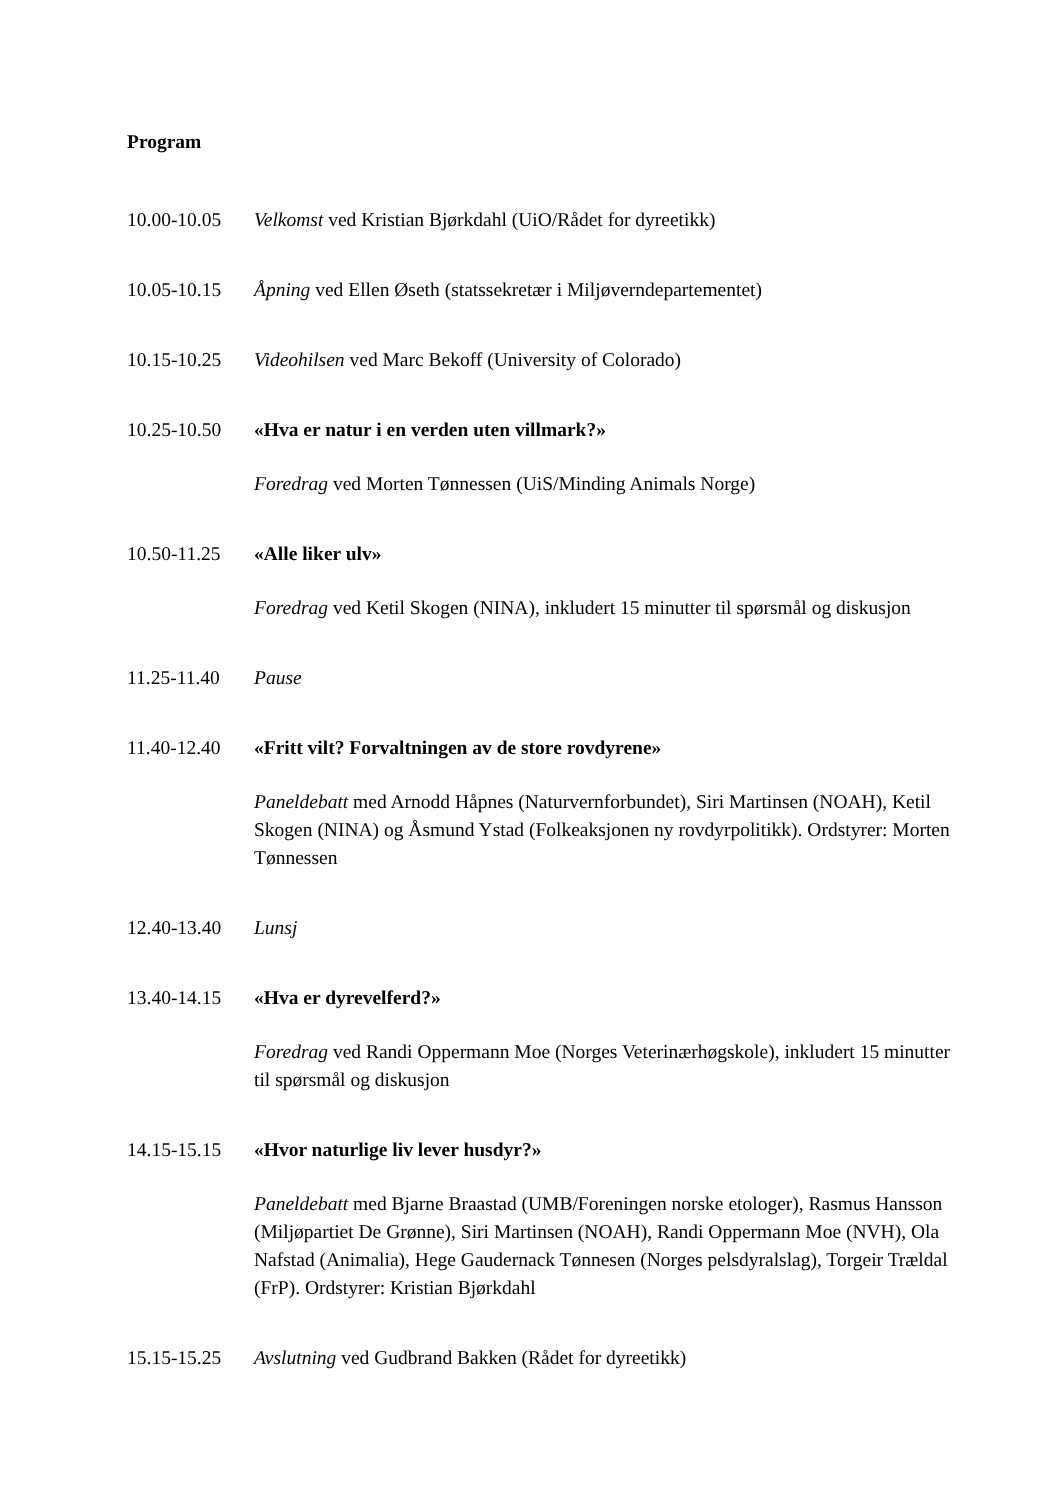Program
10.00-10.05
Velkomst ved Kristian Bjørkdahl (UiO/Rådet for dyreetikk)
10.05-10.15
Åpning ved Ellen Øseth (statssekretær i Miljøverndepartementet)
10.15-10.25
Videohilsen ved Marc Bekoff (University of Colorado)
10.25-10.50
«Hva er natur i en verden uten villmark?»
Foredrag ved Morten Tønnessen (UiS/Minding Animals Norge)
10.50-11.25
«Alle liker ulv»
Foredrag ved Ketil Skogen (NINA), inkludert 15 minutter til spørsmål og diskusjon
11.25-11.40
Pause
11.40-12.40
«Fritt vilt? Forvaltningen av de store rovdyrene»
Paneldebatt med Arnodd Håpnes (Naturvernforbundet), Siri Martinsen (NOAH), Ketil Skogen (NINA) og Åsmund Ystad (Folkeaksjonen ny rovdyrpolitikk). Ordstyrer: Morten Tønnessen
12.40-13.40
Lunsj
13.40-14.15
«Hva er dyrevelferd?»
Foredrag ved Randi Oppermann Moe (Norges Veterinærhøgskole), inkludert 15 minutter til spørsmål og diskusjon
14.15-15.15
«Hvor naturlige liv lever husdyr?»
Paneldebatt med Bjarne Braastad (UMB/Foreningen norske etologer), Rasmus Hansson (Miljøpartiet De Grønne), Siri Martinsen (NOAH), Randi Oppermann Moe (NVH), Ola Nafstad (Animalia), Hege Gaudernack Tønnesen (Norges pelsdyralslag), Torgeir Trældal (FrP). Ordstyrer: Kristian Bjørkdahl
15.15-15.25
Avslutning ved Gudbrand Bakken (Rådet for dyreetikk)